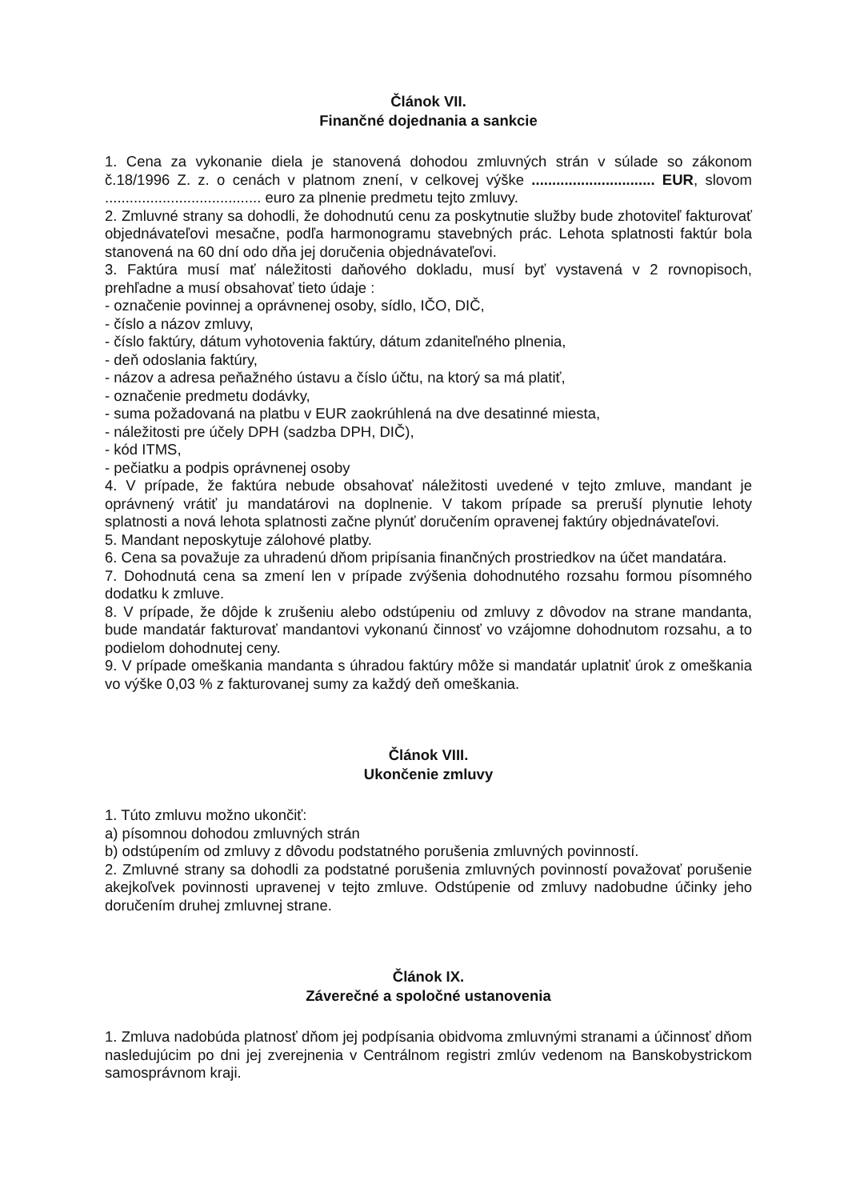Článok VII.
Finančné dojednania a sankcie
1. Cena za vykonanie diela je stanovená dohodou zmluvných strán v súlade so zákonom č.18/1996 Z. z. o cenách v platnom znení, v celkovej výške .............................. EUR, slovom ...................................... euro za plnenie predmetu tejto zmluvy.
2. Zmluvné strany sa dohodli, že dohodnutú cenu za poskytnutie služby bude zhotoviteľ fakturovať objednávateľovi mesačne, podľa harmonogramu stavebných prác. Lehota splatnosti faktúr bola stanovená na 60 dní odo dňa jej doručenia objednávateľovi.
3. Faktúra musí mať náležitosti daňového dokladu, musí byť vystavená v 2 rovnopisoch, prehľadne a musí obsahovať tieto údaje :
- označenie povinnej a oprávnenej osoby, sídlo, IČO, DIČ,
- číslo a názov zmluvy,
- číslo faktúry, dátum vyhotovenia faktúry, dátum zdaniteľného plnenia,
- deň odoslania faktúry,
- názov a adresa peňažného ústavu a číslo účtu, na ktorý sa má platiť,
- označenie predmetu dodávky,
- suma požadovaná na platbu v EUR zaokrúhlená na dve desatinné miesta,
- náležitosti pre účely DPH (sadzba DPH, DIČ),
- kód ITMS,
- pečiatku a podpis oprávnenej osoby
4. V prípade, že faktúra nebude obsahovať náležitosti uvedené v tejto zmluve, mandant je oprávnený vrátiť ju mandatárovi na doplnenie. V takom prípade sa preruší plynutie lehoty splatnosti a nová lehota splatnosti začne plynúť doručením opravenej faktúry objednávateľovi.
5. Mandant neposkytuje zálohové platby.
6. Cena sa považuje za uhradenú dňom pripísania finančných prostriedkov na účet mandatára.
7. Dohodnutá cena sa zmení len v prípade zvýšenia dohodnutého rozsahu formou písomného dodatku k zmluve.
8. V prípade, že dôjde k zrušeniu alebo odstúpeniu od zmluvy z dôvodov na strane mandanta, bude mandatár fakturovať mandantovi vykonanú činnosť vo vzájomne dohodnutom rozsahu, a to podielom dohodnutej ceny.
9. V prípade omeškania mandanta s úhradou faktúry môže si mandatár uplatniť úrok z omeškania vo výške 0,03 % z fakturovanej sumy za každý deň omeškania.
Článok VIII.
Ukončenie zmluvy
1. Túto zmluvu možno ukončiť:
a) písomnou dohodou zmluvných strán
b) odstúpením od zmluvy z dôvodu podstatného porušenia zmluvných povinností.
2. Zmluvné strany sa dohodli za podstatné porušenia zmluvných povinností považovať porušenie akejkoľvek povinnosti upravenej v tejto zmluve. Odstúpenie od zmluvy nadobudne účinky jeho doručením druhej zmluvnej strane.
Článok IX.
Záverečné a spoločné ustanovenia
1. Zmluva nadobúda platnosť dňom jej podpísania obidvoma zmluvnými stranami a účinnosť dňom nasledujúcim po dni jej zverejnenia v Centrálnom registri zmlúv vedenom na Banskobystrickom samosprávnom kraji.